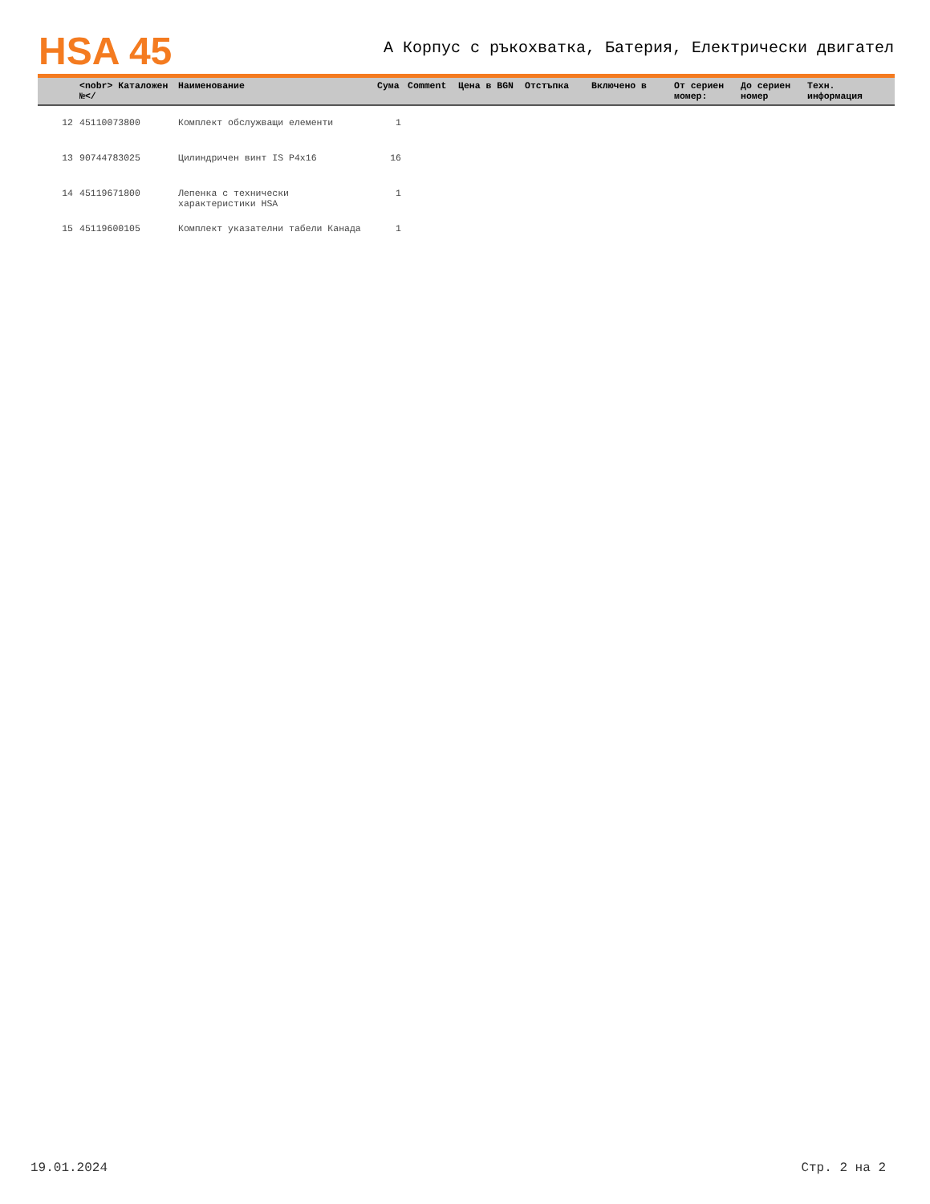HSA 45
A Корпус с ръкохватка, Батерия, Електрически двигател
| | <nobr> Каталожен №</ | Наименование | Сума | Comment | Цена в BGN | Отстъпка | Включено в | От сериен момер: | До сериен номер | Техн. информация |
| --- | --- | --- | --- | --- | --- | --- | --- | --- | --- | --- |
| 12 | 45110073800 | Комплект обслужващи елементи | 1 | | | | | | | |
| 13 | 90744783025 | Цилиндричен винт IS P4x16 | 16 | | | | | | | |
| 14 | 45119671800 | Лепенка с технически характеристики HSA | 1 | | | | | | | |
| 15 | 45119600105 | Комплект указателни табели Канада | 1 | | | | | | | |
19.01.2024 Стр. 2 на 2